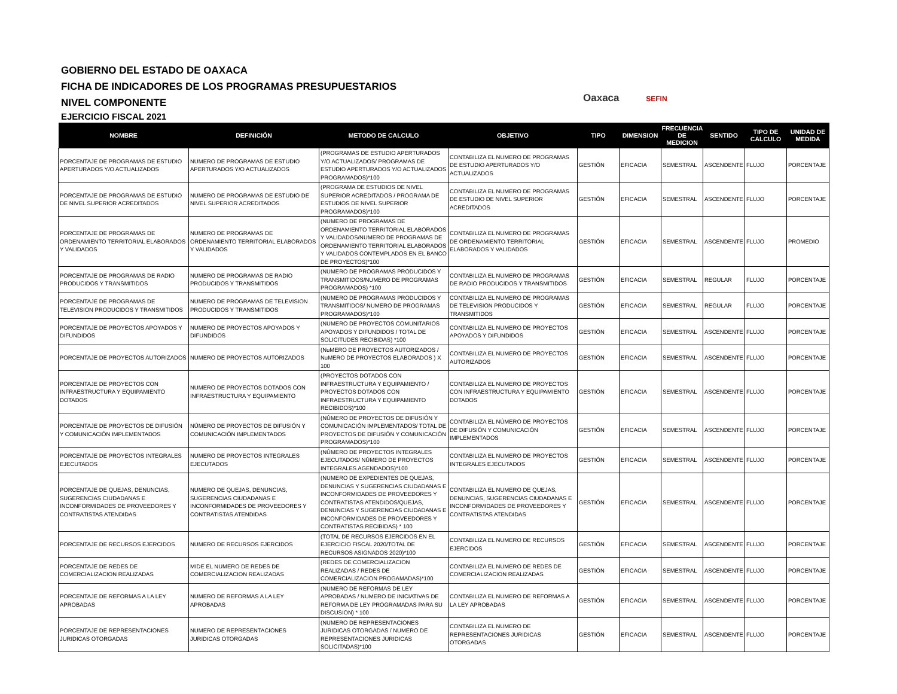GOBIERNO DEL ESTADO DE OAXACA
FICHA DE INDICADORES DE LOS PROGRAMAS PRESUPUESTARIOS
NIVEL COMPONENTE
EJERCICIO FISCAL 2021
Oaxaca SEFIN
| NOMBRE | DEFINICIÓN | METODO DE CALCULO | OBJETIVO | TIPO | DIMENSION | FRECUENCIA DE MEDICION | SENTIDO | TIPO DE CALCULO | UNIDAD DE MEDIDA |
| --- | --- | --- | --- | --- | --- | --- | --- | --- | --- |
| PORCENTAJE DE PROGRAMAS DE ESTUDIO APERTURADOS Y/O ACTUALIZADOS | NUMERO DE PROGRAMAS DE ESTUDIO APERTURADOS Y/O ACTUALIZADOS | (PROGRAMAS DE ESTUDIO APERTURADOS Y/O ACTUALIZADOS/ PROGRAMAS DE ESTUDIO APERTURADOS Y/O ACTUALIZADOS PROGRAMADOS)*100 | CONTABILIZA EL NUMERO DE PROGRAMAS DE ESTUDIO APERTURADOS Y/O ACTUALIZADOS | GESTIÓN | EFICACIA | SEMESTRAL | ASCENDENTE | FLUJO | PORCENTAJE |
| PORCENTAJE DE PROGRAMAS DE ESTUDIO DE NIVEL SUPERIOR ACREDITADOS | NUMERO DE PROGRAMAS DE ESTUDIO DE NIVEL SUPERIOR ACREDITADOS | (PROGRAMA DE ESTUDIOS DE NIVEL SUPERIOR ACREDITADOS / PROGRAMA DE ESTUDIOS DE NIVEL SUPERIOR PROGRAMADOS)*100 | CONTABILIZA EL NUMERO DE PROGRAMAS DE ESTUDIO DE NIVEL SUPERIOR ACREDITADOS | GESTIÓN | EFICACIA | SEMESTRAL | ASCENDENTE | FLUJO | PORCENTAJE |
| PORCENTAJE DE PROGRAMAS DE ORDENAMIENTO TERRITORIAL ELABORADOS Y VALIDADOS | NUMERO DE PROGRAMAS DE ORDENAMIENTO TERRITORIAL ELABORADOS Y VALIDADOS | (NUMERO DE PROGRAMAS DE ORDENAMIENTO TERRITORIAL ELABORADOS Y VALIDADOS/NUMERO DE PROGRAMAS DE ORDENAMIENTO TERRITORIAL ELABORADOS Y VALIDADOS CONTEMPLADOS EN EL BANCO DE PROYECTOS)*100 | CONTABILIZA EL NUMERO DE PROGRAMAS DE ORDENAMIENTO TERRITORIAL ELABORADOS Y VALIDADOS | GESTIÓN | EFICACIA | SEMESTRAL | ASCENDENTE | FLUJO | PROMEDIO |
| PORCENTAJE DE PROGRAMAS DE RADIO PRODUCIDOS Y TRANSMITIDOS | NUMERO DE PROGRAMAS DE RADIO PRODUCIDOS Y TRANSMITIDOS | (NUMERO DE PROGRAMAS PRODUCIDOS Y TRANSMITIDOS/NUMERO DE PROGRAMAS PROGRAMADOS) *100 | CONTABILIZA EL NUMERO DE PROGRAMAS DE RADIO PRODUCIDOS Y TRANSMITIDOS | GESTIÓN | EFICACIA | SEMESTRAL | REGULAR | FLUJO | PORCENTAJE |
| PORCENTAJE DE PROGRAMAS DE TELEVISION PRODUCIDOS Y TRANSMITIDOS | NUMERO DE PROGRAMAS DE TELEVISION PRODUCIDOS Y TRANSMITIDOS | (NUMERO DE PROGRAMAS PRODUCIDOS Y TRANSMITIDOS/ NUMERO DE PROGRAMAS PROGRAMADOS)*100 | CONTABILIZA EL NUMERO DE PROGRAMAS DE TELEVISION PRODUCIDOS Y TRANSMITIDOS | GESTIÓN | EFICACIA | SEMESTRAL | REGULAR | FLUJO | PORCENTAJE |
| PORCENTAJE DE PROYECTOS APOYADOS Y DIFUNDIDOS | NUMERO DE PROYECTOS APOYADOS Y DIFUNDIDOS | (NUMERO DE PROYECTOS COMUNITARIOS APOYADOS Y DIFUNDIDOS / TOTAL DE SOLICITUDES RECIBIDAS) *100 | CONTABILIZA EL NUMERO DE PROYECTOS APOYADOS Y DIFUNDIDOS | GESTIÓN | EFICACIA | SEMESTRAL | ASCENDENTE | FLUJO | PORCENTAJE |
| PORCENTAJE DE PROYECTOS AUTORIZADOS | NUMERO DE PROYECTOS AUTORIZADOS | (NuMERO DE PROYECTOS AUTORIZADOS / NuMERO DE PROYECTOS ELABORADOS ) X 100 | CONTABILIZA EL NUMERO DE PROYECTOS AUTORIZADOS | GESTIÓN | EFICACIA | SEMESTRAL | ASCENDENTE | FLUJO | PORCENTAJE |
| PORCENTAJE DE PROYECTOS CON INFRAESTRUCTURA Y EQUIPAMIENTO DOTADOS | NUMERO DE PROYECTOS DOTADOS CON INFRAESTRUCTURA Y EQUIPAMIENTO | (PROYECTOS DOTADOS CON INFRAESTRUCTURA Y EQUIPAMIENTO / PROYECTOS DOTADOS CON INFRAESTRUCTURA Y EQUIPAMIENTO RECIBIDOS)*100 | CONTABILIZA EL NUMERO DE PROYECTOS CON INFRAESTRUCTURA Y EQUIPAMIENTO DOTADOS | GESTIÓN | EFICACIA | SEMESTRAL | ASCENDENTE | FLUJO | PORCENTAJE |
| PORCENTAJE DE PROYECTOS DE DIFUSIÓN Y COMUNICACIÓN IMPLEMENTADOS | NÚMERO DE PROYECTOS DE DIFUSIÓN Y COMUNICACIÓN IMPLEMENTADOS | (NÚMERO DE PROYECTOS DE DIFUSIÓN Y COMUNICACIÓN IMPLEMENTADOS/ TOTAL DE PROYECTOS DE DIFUSIÓN Y COMUNICACIÓN PROGRAMADOS)*100 | CONTABILIZA EL NÚMERO DE PROYECTOS DE DIFUSIÓN Y COMUNICACIÓN IMPLEMENTADOS | GESTIÓN | EFICACIA | SEMESTRAL | ASCENDENTE | FLUJO | PORCENTAJE |
| PORCENTAJE DE PROYECTOS INTEGRALES EJECUTADOS | NUMERO DE PROYECTOS INTEGRALES EJECUTADOS | (NÚMERO DE PROYECTOS INTEGRALES EJECUTADOS/ NÚMERO DE PROYECTOS INTEGRALES AGENDADOS)*100 | CONTABILIZA EL NUMERO DE PROYECTOS INTEGRALES EJECUTADOS | GESTIÓN | EFICACIA | SEMESTRAL | ASCENDENTE | FLUJO | PORCENTAJE |
| PORCENTAJE DE QUEJAS, DENUNCIAS, SUGERENCIAS CIUDADANAS E INCONFORMIDADES DE PROVEEDORES Y CONTRATISTAS ATENDIDAS | NUMERO DE QUEJAS, DENUNCIAS, SUGERENCIAS CIUDADANAS E INCONFORMIDADES DE PROVEEDORES Y CONTRATISTAS ATENDIDAS | (NUMERO DE EXPEDIENTES DE QUEJAS, DENUNCIAS Y SUGERENCIAS CIUDADANAS E INCONFORMIDADES DE PROVEEDORES Y CONTRATISTAS ATENDIDOS/QUEJAS, DENUNCIAS Y SUGERENCIAS CIUDADANAS E INCONFORMIDADES DE PROVEEDORES Y CONTRATISTAS RECIBIDAS) * 100 | CONTABILIZA EL NUMERO DE QUEJAS, DENUNCIAS, SUGERENCIAS CIUDADANAS E INCONFORMIDADES DE PROVEEDORES Y CONTRATISTAS ATENDIDAS | GESTIÓN | EFICACIA | SEMESTRAL | ASCENDENTE | FLUJO | PORCENTAJE |
| PORCENTAJE DE RECURSOS EJERCIDOS | NUMERO DE RECURSOS EJERCIDOS | (TOTAL DE RECURSOS EJERCIDOS EN EL EJERCICIO FISCAL 2020/TOTAL DE RECURSOS ASIGNADOS 2020)*100 | CONTABILIZA EL NUMERO DE RECURSOS EJERCIDOS | GESTIÓN | EFICACIA | SEMESTRAL | ASCENDENTE | FLUJO | PORCENTAJE |
| PORCENTAJE DE REDES DE COMERCIALIZACION REALIZADAS | MIDE EL NUMERO DE REDES DE COMERCIALIZACION REALIZADAS | (REDES DE COMERCIALIZACION REALIZADAS / REDES DE COMERCIALIZACION PROGAMADAS)*100 | CONTABILIZA EL NUMERO DE REDES DE COMERCIALIZACION REALIZADAS | GESTIÓN | EFICACIA | SEMESTRAL | ASCENDENTE | FLUJO | PORCENTAJE |
| PORCENTAJE DE REFORMAS A LA LEY APROBADAS | NUMERO DE REFORMAS A LA LEY APROBADAS | (NUMERO DE REFORMAS DE LEY APROBADAS / NUMERO DE INICIATIVAS DE REFORMA DE LEY PROGRAMADAS PARA SU DISCUSION) * 100 | CONTABILIZA EL NUMERO DE REFORMAS A LA LEY APROBADAS | GESTIÓN | EFICACIA | SEMESTRAL | ASCENDENTE | FLUJO | PORCENTAJE |
| PORCENTAJE DE REPRESENTACIONES JURIDICAS OTORGADAS | NUMERO DE REPRESENTACIONES JURIDICAS OTORGADAS | (NUMERO DE REPRESENTACIONES JURIDICAS OTORGADAS / NUMERO DE REPRESENTACIONES JURIDICAS SOLICITADAS)*100 | CONTABILIZA EL NUMERO DE REPRESENTACIONES JURIDICAS OTORGADAS | GESTIÓN | EFICACIA | SEMESTRAL | ASCENDENTE | FLUJO | PORCENTAJE |